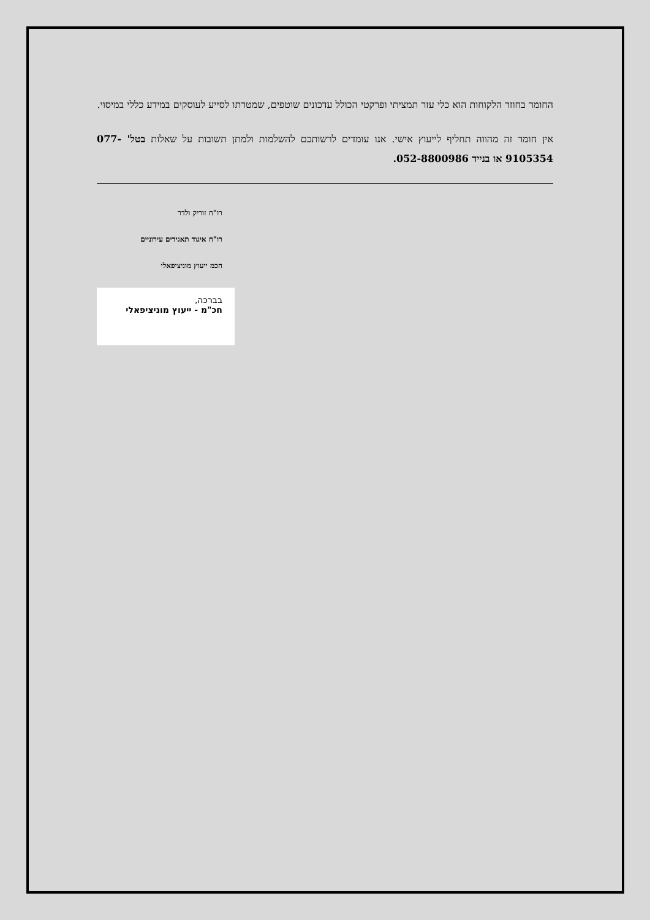החומר בחוזר הלקוחות הוא כלי עזר תמציתי ופרקטי הכולל עדכונים שוטפים, שמטרתו לסייע לעוסקים במידע כללי במיסוי.
אין חומר זה מהווה תחליף לייעוץ אישי. אנו עומדים לרשותכם להשלמות ולמתן תשובות על שאלות בטל' 077-9105354 או בנייד 052-8800986.
רו"ח זוריק ולדר
רו"ח איגוד תאגידים עירוניים
חכמ ייעוץ מוניציפאלי
בברכה,
חכ"מ - ייעוץ מוניציפאלי